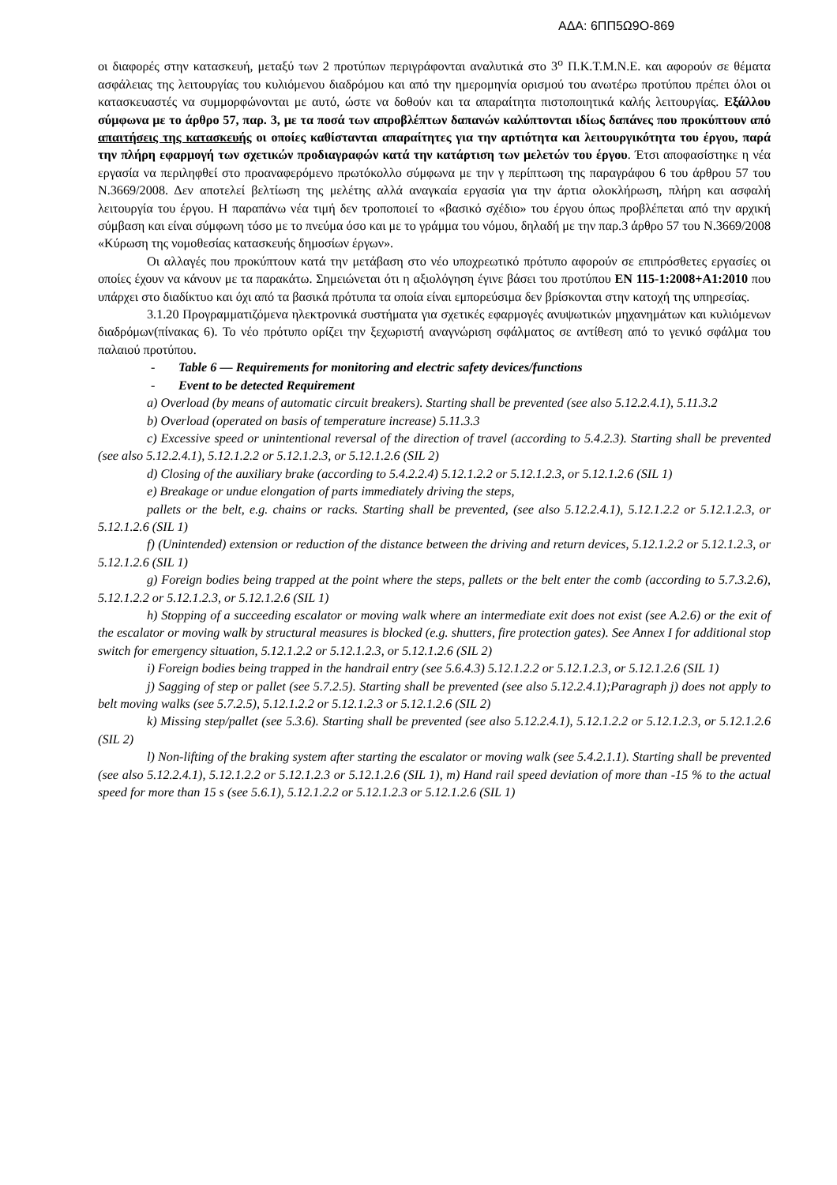ΑΔΑ: 6ΠΠ5Ω9Ο-869
οι διαφορές στην κατασκευή, μεταξύ των 2 προτύπων περιγράφονται αναλυτικά στο 3<sup>ο</sup> Π.Κ.Τ.Μ.Ν.Ε. και αφορούν σε θέματα ασφάλειας της λειτουργίας του κυλιόμενου διαδρόμου και από την ημερομηνία ορισμού του ανωτέρω προτύπου πρέπει όλοι οι κατασκευαστές να συμμορφώνονται με αυτό, ώστε να δοθούν και τα απαραίτητα πιστοποιητικά καλής λειτουργίας. Εξάλλου σύμφωνα με το άρθρο 57, παρ. 3, με τα ποσά των απροβλέπτων δαπανών καλύπτονται ιδίως δαπάνες που προκύπτουν από απαιτήσεις της κατασκευής οι οποίες καθίστανται απαραίτητες για την αρτιότητα και λειτουργικότητα του έργου, παρά την πλήρη εφαρμογή των σχετικών προδιαγραφών κατά την κατάρτιση των μελετών του έργου. Έτσι αποφασίστηκε η νέα εργασία να περιληφθεί στο προαναφερόμενο πρωτόκολλο σύμφωνα με την γ περίπτωση της παραγράφου 6 του άρθρου 57 του Ν.3669/2008. Δεν αποτελεί βελτίωση της μελέτης αλλά αναγκαία εργασία για την άρτια ολοκλήρωση, πλήρη και ασφαλή λειτουργία του έργου. Η παραπάνω νέα τιμή δεν τροποποιεί το «βασικό σχέδιο» του έργου όπως προβλέπεται από την αρχική σύμβαση και είναι σύμφωνη τόσο με το πνεύμα όσο και με το γράμμα του νόμου, δηλαδή με την παρ.3 άρθρο 57 του Ν.3669/2008 «Κύρωση της νομοθεσίας κατασκευής δημοσίων έργων».
Οι αλλαγές που προκύπτουν κατά την μετάβαση στο νέο υποχρεωτικό πρότυπο αφορούν σε επιπρόσθετες εργασίες οι οποίες έχουν να κάνουν με τα παρακάτω. Σημειώνεται ότι η αξιολόγηση έγινε βάσει του προτύπου EN 115-1:2008+A1:2010 που υπάρχει στο διαδίκτυο και όχι από τα βασικά πρότυπα τα οποία είναι εμπορεύσιμα δεν βρίσκονται στην κατοχή της υπηρεσίας.
3.1.20 Προγραμματιζόμενα ηλεκτρονικά συστήματα για σχετικές εφαρμογές ανυψωτικών μηχανημάτων και κυλιόμενων διαδρόμων(πίνακας 6). Το νέο πρότυπο ορίζει την ξεχωριστή αναγνώριση σφάλματος σε αντίθεση από το γενικό σφάλμα του παλαιού προτύπου.
- Table 6 — Requirements for monitoring and electric safety devices/functions
- Event to be detected Requirement
a) Overload (by means of automatic circuit breakers). Starting shall be prevented (see also 5.12.2.4.1), 5.11.3.2
b) Overload (operated on basis of temperature increase) 5.11.3.3
c) Excessive speed or unintentional reversal of the direction of travel (according to 5.4.2.3). Starting shall be prevented (see also 5.12.2.4.1), 5.12.1.2.2 or 5.12.1.2.3, or 5.12.1.2.6 (SIL 2)
d) Closing of the auxiliary brake (according to 5.4.2.2.4) 5.12.1.2.2 or 5.12.1.2.3, or 5.12.1.2.6 (SIL 1)
e) Breakage or undue elongation of parts immediately driving the steps,
pallets or the belt, e.g. chains or racks. Starting shall be prevented, (see also 5.12.2.4.1), 5.12.1.2.2 or 5.12.1.2.3, or 5.12.1.2.6 (SIL 1)
f) (Unintended) extension or reduction of the distance between the driving and return devices, 5.12.1.2.2 or 5.12.1.2.3, or 5.12.1.2.6 (SIL 1)
g) Foreign bodies being trapped at the point where the steps, pallets or the belt enter the comb (according to 5.7.3.2.6), 5.12.1.2.2 or 5.12.1.2.3, or 5.12.1.2.6 (SIL 1)
h) Stopping of a succeeding escalator or moving walk where an intermediate exit does not exist (see A.2.6) or the exit of the escalator or moving walk by structural measures is blocked (e.g. shutters, fire protection gates). See Annex I for additional stop switch for emergency situation, 5.12.1.2.2 or 5.12.1.2.3, or 5.12.1.2.6 (SIL 2)
i) Foreign bodies being trapped in the handrail entry (see 5.6.4.3) 5.12.1.2.2 or 5.12.1.2.3, or 5.12.1.2.6 (SIL 1)
j) Sagging of step or pallet (see 5.7.2.5). Starting shall be prevented (see also 5.12.2.4.1);Paragraph j) does not apply to belt moving walks (see 5.7.2.5), 5.12.1.2.2 or 5.12.1.2.3 or 5.12.1.2.6 (SIL 2)
k) Missing step/pallet (see 5.3.6). Starting shall be prevented (see also 5.12.2.4.1), 5.12.1.2.2 or 5.12.1.2.3, or 5.12.1.2.6 (SIL 2)
l) Non-lifting of the braking system after starting the escalator or moving walk (see 5.4.2.1.1). Starting shall be prevented (see also 5.12.2.4.1), 5.12.1.2.2 or 5.12.1.2.3 or 5.12.1.2.6 (SIL 1), m) Hand rail speed deviation of more than -15 % to the actual speed for more than 15 s (see 5.6.1), 5.12.1.2.2 or 5.12.1.2.3 or 5.12.1.2.6 (SIL 1)